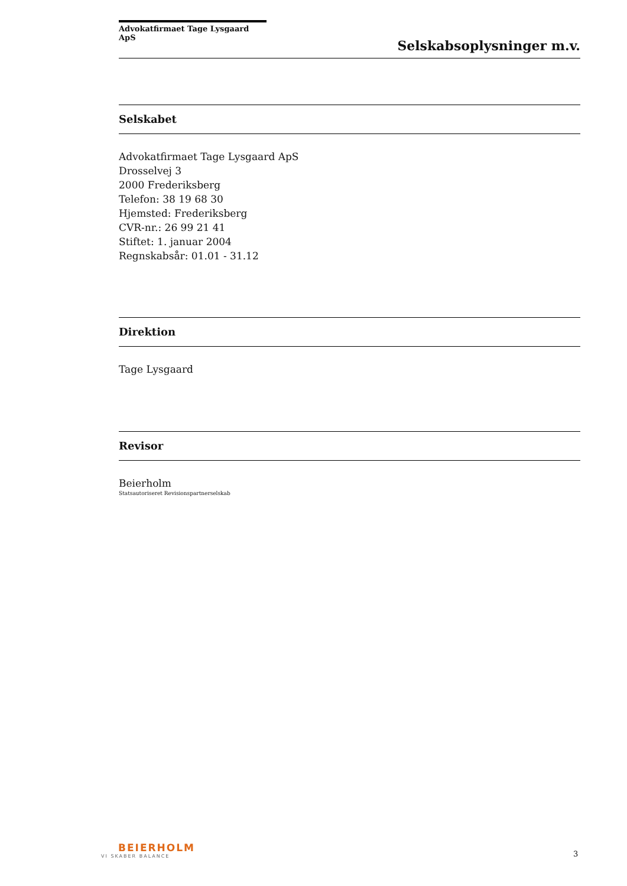Advokatfirmaet Tage Lysgaard ApS
Selskabsoplysninger m.v.
Selskabet
Advokatfirmaet Tage Lysgaard ApS
Drosselvej 3
2000 Frederiksberg
Telefon: 38 19 68 30
Hjemsted: Frederiksberg
CVR-nr.: 26 99 21 41
Stiftet: 1. januar 2004
Regnskabsår: 01.01 - 31.12
Direktion
Tage Lysgaard
Revisor
Beierholm
Statsautoriseret Revisionspartnerselskab
BEIERHOLM
VI SKABER BALANCE
3